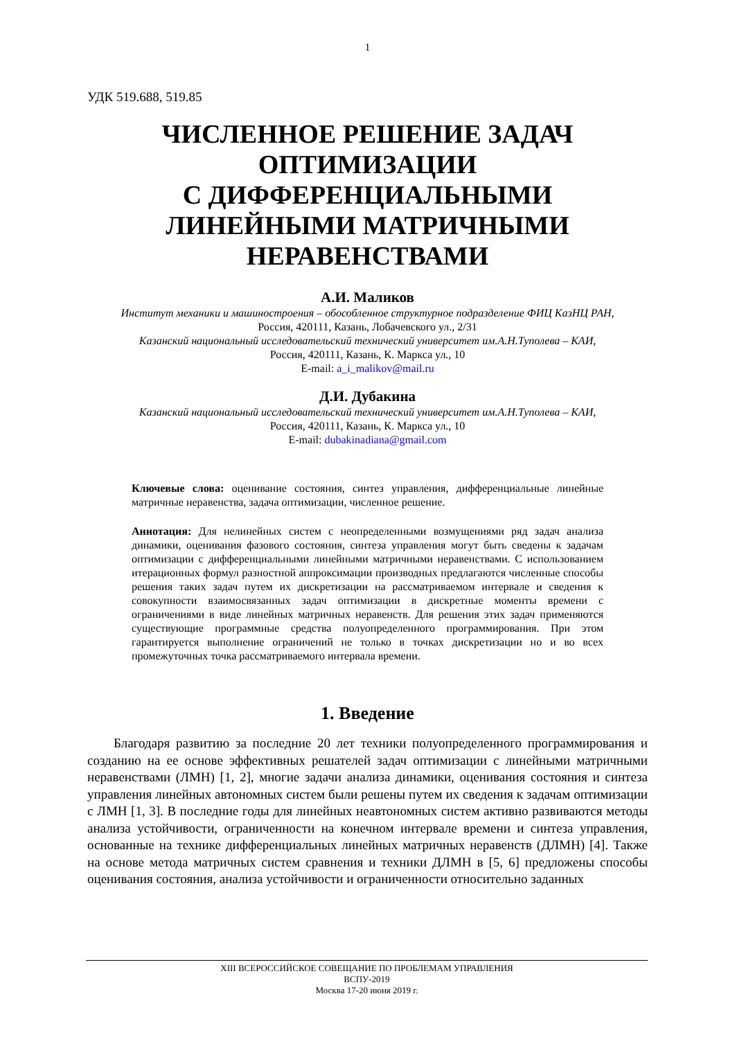1
УДК 519.688, 519.85
ЧИСЛЕННОЕ РЕШЕНИЕ ЗАДАЧ ОПТИМИЗАЦИИ
С ДИФФЕРЕНЦИАЛЬНЫМИ ЛИНЕЙНЫМИ МАТРИЧНЫМИ НЕРАВЕНСТВАМИ
А.И. Маликов
Институт механики и машиностроения – обособленное структурное подразделение ФИЦ КазНЦ РАН,
Россия, 420111, Казань, Лобачевского ул., 2/31
Казанский национальный исследовательский технический университет им.А.Н.Туполева – КАИ,
Россия, 420111, Казань, К. Маркса ул., 10
E-mail: a_i_malikov@mail.ru
Д.И. Дубакина
Казанский национальный исследовательский технический университет им.А.Н.Туполева – КАИ,
Россия, 420111, Казань, К. Маркса ул., 10
E-mail: dubakinadiana@gmail.com
Ключевые слова: оценивание состояния, синтез управления, дифференциальные линейные матричные неравенства, задача оптимизации, численное решение.
Аннотация: Для нелинейных систем с неопределенными возмущениями ряд задач анализа динамики, оценивания фазового состояния, синтеза управления могут быть сведены к задачам оптимизации с дифференциальными линейными матричными неравенствами. С использованием итерационных формул разностной аппроксимации производных предлагаются численные способы решения таких задач путем их дискретизации на рассматриваемом интервале и сведения к совокупности взаимосвязанных задач оптимизации в дискретные моменты времени с ограничениями в виде линейных матричных неравенств. Для решения этих задач применяются существующие программные средства полуопределенного программирования. При этом гарантируется выполнение ограничений не только в точках дискретизации но и во всех промежуточных точка рассматриваемого интервала времени.
1. Введение
Благодаря развитию за последние 20 лет техники полуопределенного программирования и созданию на ее основе эффективных решателей задач оптимизации с линейными матричными неравенствами (ЛМН) [1, 2], многие задачи анализа динамики, оценивания состояния и синтеза управления линейных автономных систем были решены путем их сведения к задачам оптимизации с ЛМН [1, 3]. В последние годы для линейных неавтономных систем активно развиваются методы анализа устойчивости, ограниченности на конечном интервале времени и синтеза управления, основанные на технике дифференциальных линейных матричных неравенств (ДЛМН) [4]. Также на основе метода матричных систем сравнения и техники ДЛМН в [5, 6] предложены способы оценивания состояния, анализа устойчивости и ограниченности относительно заданных
XIII ВСЕРОССИЙСКОЕ СОВЕЩАНИЕ ПО ПРОБЛЕМАМ УПРАВЛЕНИЯ
ВСПУ-2019
Москва 17-20 июня 2019 г.